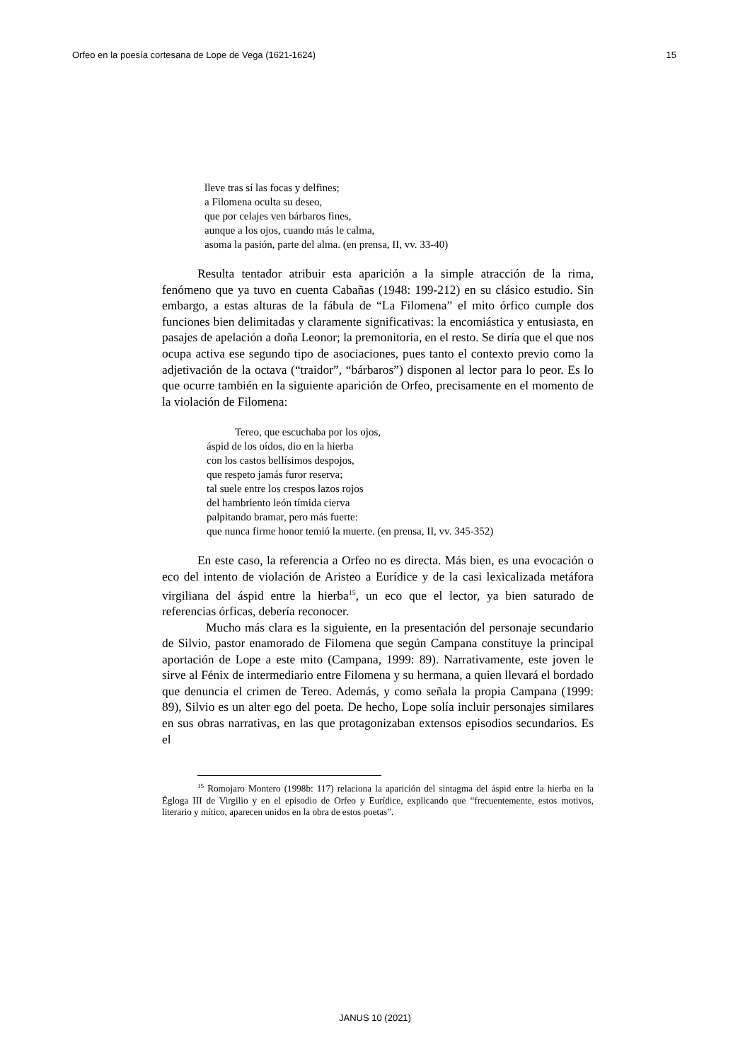Orfeo en la poesía cortesana de Lope de Vega (1621-1624) 15
lleve tras sí las focas y delfines;
a Filomena oculta su deseo,
que por celajes ven bárbaros fines,
aunque a los ojos, cuando más le calma,
asoma la pasión, parte del alma. (en prensa, II, vv. 33-40)
Resulta tentador atribuir esta aparición a la simple atracción de la rima, fenómeno que ya tuvo en cuenta Cabañas (1948: 199-212) en su clásico estudio. Sin embargo, a estas alturas de la fábula de “La Filomena” el mito órfico cumple dos funciones bien delimitadas y claramente significativas: la encomiástica y entusiasta, en pasajes de apelación a doña Leonor; la premonitoria, en el resto. Se diría que el que nos ocupa activa ese segundo tipo de asociaciones, pues tanto el contexto previo como la adjetivación de la octava (“traidor”, “bárbaros”) disponen al lector para lo peor. Es lo que ocurre también en la siguiente aparición de Orfeo, precisamente en el momento de la violación de Filomena:
Tereo, que escuchaba por los ojos,
áspid de los oídos, dio en la hierba
con los castos bellísimos despojos,
que respeto jamás furor reserva;
tal suele entre los crespos lazos rojos
del hambriento león tímida cierva
palpitando bramar, pero más fuerte:
que nunca firme honor temió la muerte. (en prensa, II, vv. 345-352)
En este caso, la referencia a Orfeo no es directa. Más bien, es una evocación o eco del intento de violación de Aristeo a Eurídice y de la casi lexicalizada metáfora virgiliana del áspid entre la hierba<sup>15</sup>, un eco que el lector, ya bien saturado de referencias órficas, debería reconocer.
Mucho más clara es la siguiente, en la presentación del personaje secundario de Silvio, pastor enamorado de Filomena que según Campana constituye la principal aportación de Lope a este mito (Campana, 1999: 89). Narrativamente, este joven le sirve al Fénix de intermediario entre Filomena y su hermana, a quien llevará el bordado que denuncia el crimen de Tereo. Además, y como señala la propia Campana (1999: 89), Silvio es un alter ego del poeta. De hecho, Lope solía incluir personajes similares en sus obras narrativas, en las que protagonizaban extensos episodios secundarios. Es el
<sup>15</sup> Romojaro Montero (1998b: 117) relaciona la aparición del sintagma del áspid entre la hierba en la Égloga III de Virgilio y en el episodio de Orfeo y Eurídice, explicando que “frecuentemente, estos motivos, literario y mítico, aparecen unidos en la obra de estos poetas”.
JANUS 10 (2021)